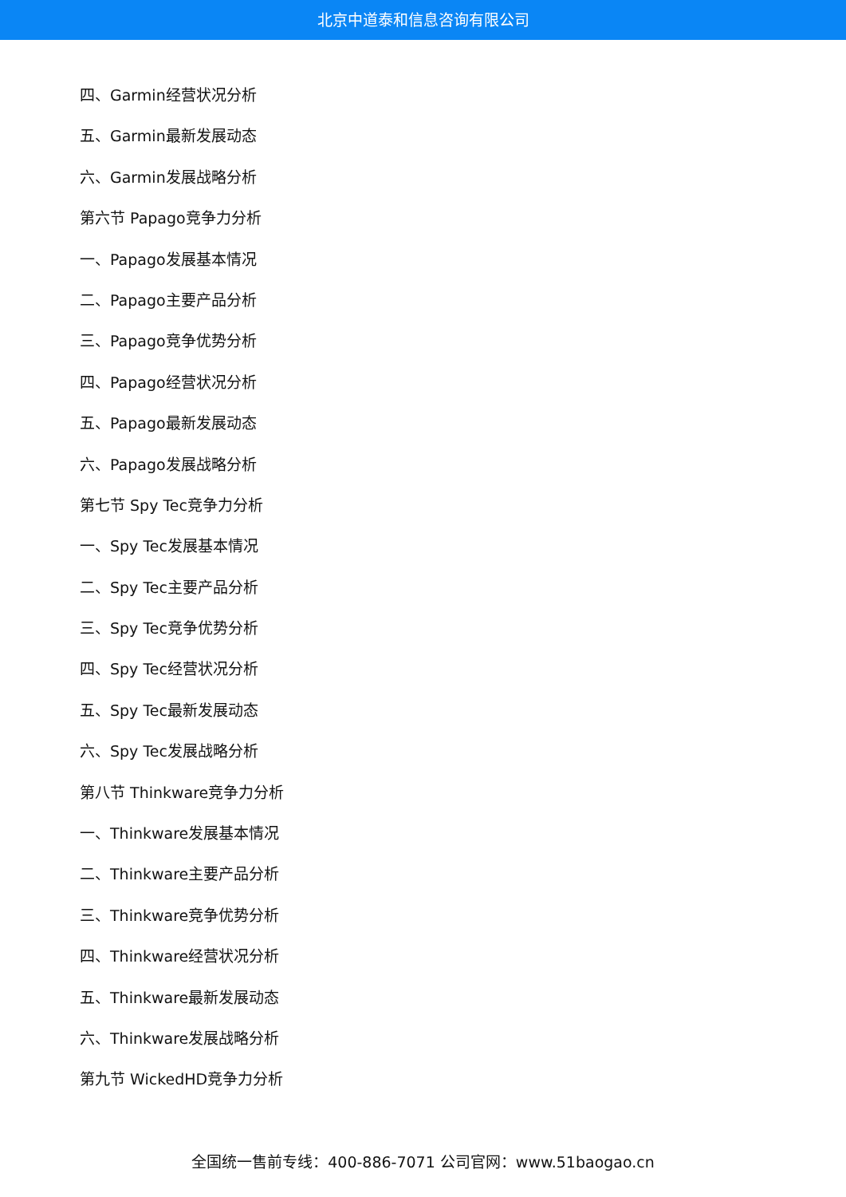北京中道泰和信息咨询有限公司
四、Garmin经营状况分析
五、Garmin最新发展动态
六、Garmin发展战略分析
第六节 Papago竞争力分析
一、Papago发展基本情况
二、Papago主要产品分析
三、Papago竞争优势分析
四、Papago经营状况分析
五、Papago最新发展动态
六、Papago发展战略分析
第七节 Spy Tec竞争力分析
一、Spy Tec发展基本情况
二、Spy Tec主要产品分析
三、Spy Tec竞争优势分析
四、Spy Tec经营状况分析
五、Spy Tec最新发展动态
六、Spy Tec发展战略分析
第八节 Thinkware竞争力分析
一、Thinkware发展基本情况
二、Thinkware主要产品分析
三、Thinkware竞争优势分析
四、Thinkware经营状况分析
五、Thinkware最新发展动态
六、Thinkware发展战略分析
第九节 WickedHD竞争力分析
全国统一售前专线：400-886-7071 公司官网：www.51baogao.cn